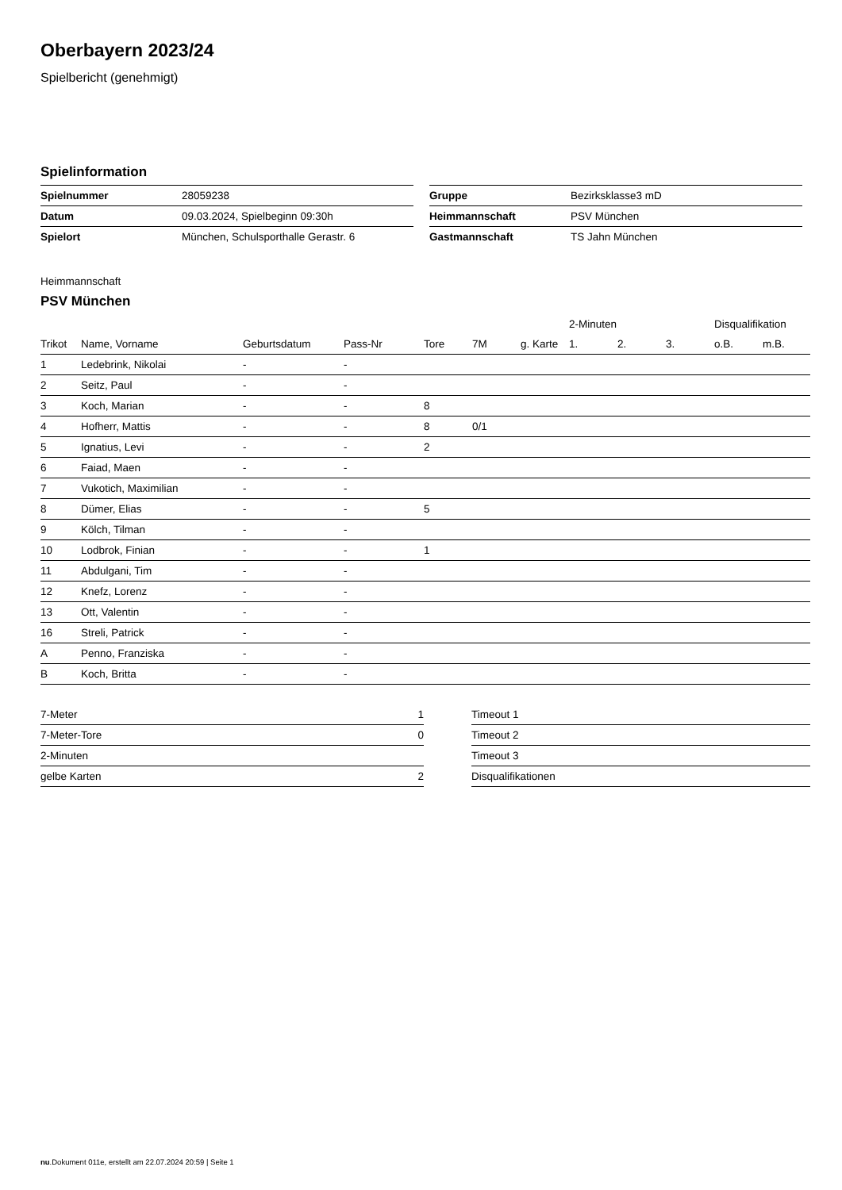Oberbayern 2023/24
Spielbericht (genehmigt)
Spielinformation
| Spielnummer | 28059238 |
| Datum | 09.03.2024, Spielbeginn 09:30h |
| Spielort | München, Schulsporthalle Gerastr. 6 |
| Gruppe | Bezirksklasse3 mD |
| Heimmannschaft | PSV München |
| Gastmannschaft | TS Jahn München |
Heimmannschaft
PSV München
| | | | | | | | 2-Minuten | | | Disqualifikation | |
| --- | --- | --- | --- | --- | --- | --- | --- | --- | --- | --- | --- |
| Trikot | Name, Vorname | Geburtsdatum | Pass-Nr | Tore | 7M | g. Karte | 1. | 2. | 3. | o.B. | m.B. |
| 1 | Ledebrink, Nikolai | - | - | | | | | | | | |
| 2 | Seitz, Paul | - | - | | | | | | | | |
| 3 | Koch, Marian | - | - | 8 | | | | | | | |
| 4 | Hofherr, Mattis | - | - | 8 | 0/1 | | | | | | |
| 5 | Ignatius, Levi | - | - | 2 | | | | | | | |
| 6 | Faiad, Maen | - | - | | | | | | | | |
| 7 | Vukotich, Maximilian | - | - | | | | | | | | |
| 8 | Dümer, Elias | - | - | 5 | | | | | | | |
| 9 | Kölch, Tilman | - | - | | | | | | | | |
| 10 | Lodbrok, Finian | - | - | 1 | | | | | | | |
| 11 | Abdulgani, Tim | - | - | | | | | | | | |
| 12 | Knefz, Lorenz | - | - | | | | | | | | |
| 13 | Ott, Valentin | - | - | | | | | | | | |
| 16 | Streli, Patrick | - | - | | | | | | | | |
| A | Penno, Franziska | - | - | | | | | | | | |
| B | Koch, Britta | - | - | | | | | | | | |
| 7-Meter | 1 |
| 7-Meter-Tore | 0 |
| 2-Minuten | |
| gelbe Karten | 2 |
| Timeout 1 |
| Timeout 2 |
| Timeout 3 |
| Disqualifikationen |
nu.Dokument 011e, erstellt am 22.07.2024 20:59 | Seite 1